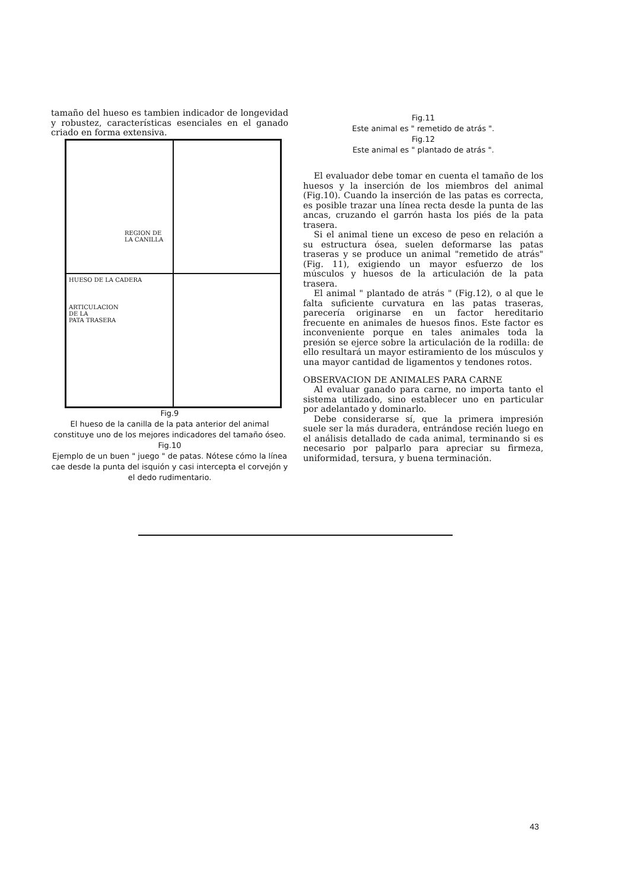tamaño del hueso es tambien indicador de longevidad y robustez, características esenciales en el ganado criado en forma extensiva.
REGION DE
LA CANILLA
HUESO DE LA CADERA
ARTICULACION
DE LA
PATA TRASERA
Fig.9
El hueso de la canilla de la pata anterior del animal constituye uno de los mejores indicadores del tamaño óseo.
Fig.10
Ejemplo de un buen " juego " de patas. Nótese cómo la línea cae desde la punta del isquión y casi intercepta el corvejón y el dedo rudimentario.
Fig.11
Este animal es " remetido de atrás ".
Fig.12
Este animal es " plantado de atrás ".
El evaluador debe tomar en cuenta el tamaño de los huesos y la inserción de los miembros del animal (Fig.10). Cuando la inserción de las patas es correcta, es posible trazar una línea recta desde la punta de las ancas, cruzando el garrón hasta los piés de la pata trasera.
Si el animal tiene un exceso de peso en relación a su estructura ósea, suelen deformarse las patas traseras y se produce un animal "remetido de atrás"(Fig. 11), exigiendo un mayor esfuerzo de los músculos y huesos de la articulación de la pata trasera.
El animal " plantado de atrás " (Fig.12), o al que le falta suficiente curvatura en las patas traseras, parecería originarse en un factor hereditario frecuente en animales de huesos finos. Este factor es inconveniente porque en tales animales toda la presión se ejerce sobre la articulación de la rodilla: de ello resultará un mayor estiramiento de los músculos y una mayor cantidad de ligamentos y tendones rotos.
OBSERVACION DE ANIMALES PARA CARNE
Al evaluar ganado para carne, no importa tanto el sistema utilizado, sino establecer uno en particular por adelantado y dominarlo.
Debe considerarse sí, que la primera impresión suele ser la más duradera, entrándose recién luego en el análisis detallado de cada animal, terminando si es necesario por palparlo para apreciar su firmeza, uniformidad, tersura, y buena terminación.
43